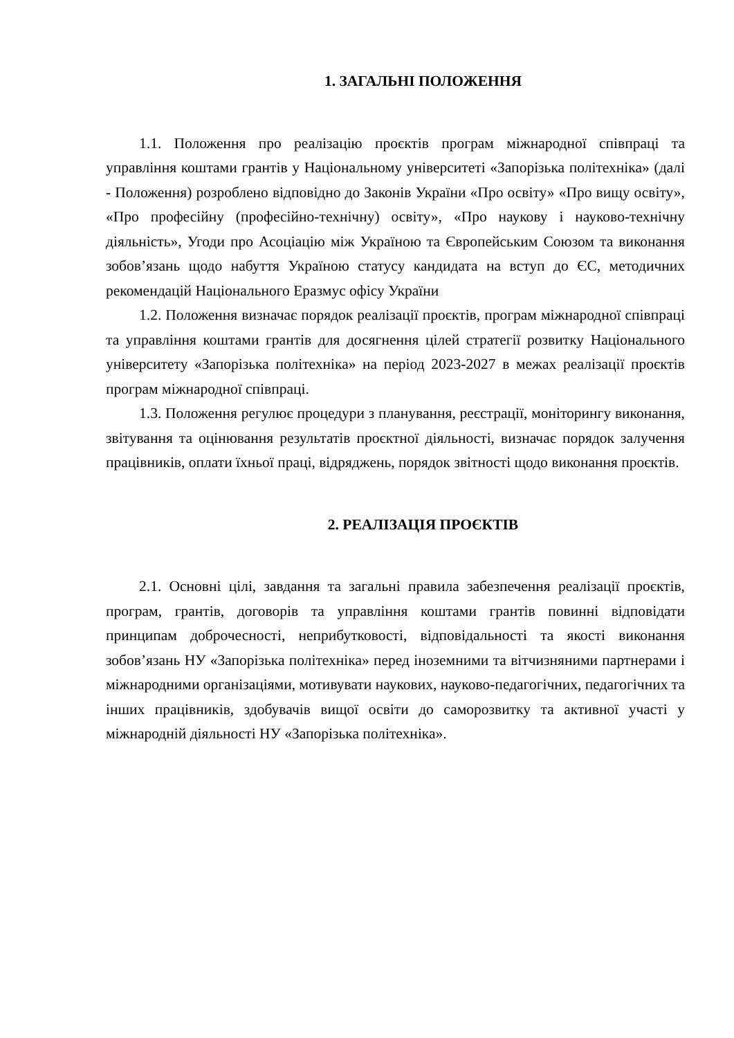1. ЗАГАЛЬНІ ПОЛОЖЕННЯ
1.1. Положення про реалізацію проєктів програм міжнародної співпраці та управління коштами грантів у Національному університеті «Запорізька політехніка» (далі - Положення) розроблено відповідно до Законів України «Про освіту» «Про вищу освіту», «Про професійну (професійно-технічну) освіту», «Про наукову і науково-технічну діяльність», Угоди про Асоціацію між Україною та Європейським Союзом та виконання зобов’язань щодо набуття Україною статусу кандидата на вступ до ЄС, методичних рекомендацій Національного Еразмус офісу України
1.2. Положення визначає порядок реалізації проєктів, програм міжнародної співпраці та управління коштами грантів для досягнення цілей стратегії розвитку Національного університету «Запорізька політехніка» на період 2023-2027 в межах реалізації проєктів програм міжнародної співпраці.
1.3. Положення регулює процедури з планування, реєстрації, моніторингу виконання, звітування та оцінювання результатів проєктної діяльності, визначає порядок залучення працівників, оплати їхньої праці, відряджень, порядок звітності щодо виконання проєктів.
2. РЕАЛІЗАЦІЯ ПРОЄКТІВ
2.1. Основні цілі, завдання та загальні правила забезпечення реалізації проєктів, програм, грантів, договорів та управління коштами грантів повинні відповідати принципам доброчесності, неприбутковості, відповідальності та якості виконання зобов’язань НУ «Запорізька політехніка» перед іноземними та вітчизняними партнерами і міжнародними організаціями, мотивувати наукових, науково-педагогічних, педагогічних та інших працівників, здобувачів вищої освіти до саморозвитку та активної участі у міжнародній діяльності НУ «Запорізька політехніка».